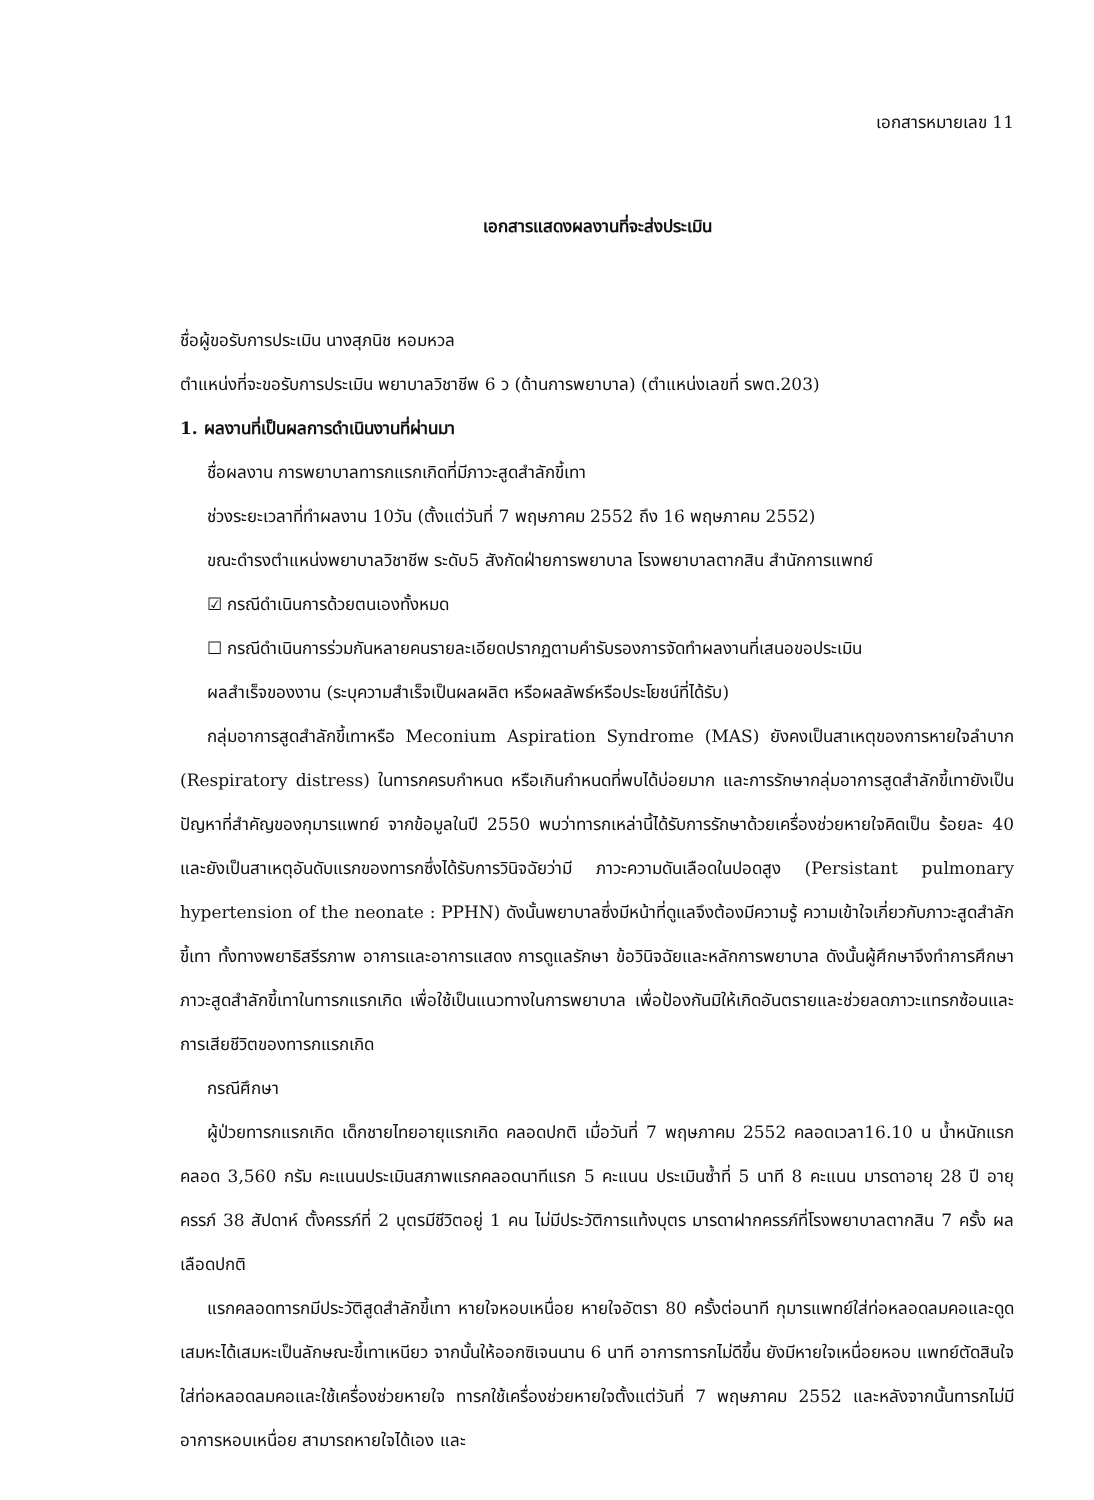เอกสารหมายเลข 11
เอกสารแสดงผลงานที่จะส่งประเมิน
ชื่อผู้ขอรับการประเมิน นางสุภนิช หอมหวล
ตำแหน่งที่จะขอรับการประเมิน พยาบาลวิชาชีพ 6 ว (ด้านการพยาบาล) (ตำแหน่งเลขที่ รพต.203)
1. ผลงานที่เป็นผลการดำเนินงานที่ผ่านมา
ชื่อผลงาน การพยาบาลทารกแรกเกิดที่มีภาวะสูดสำลักขี้เทา
ช่วงระยะเวลาที่ทำผลงาน 10วัน (ตั้งแต่วันที่ 7 พฤษภาคม 2552 ถึง 16 พฤษภาคม 2552)
ขณะดำรงตำแหน่งพยาบาลวิชาชีพ ระดับ5 สังกัดฝ่ายการพยาบาล โรงพยาบาลตากสิน สำนักการแพทย์
☑ กรณีดำเนินการด้วยตนเองทั้งหมด
☐ กรณีดำเนินการร่วมกันหลายคนรายละเอียดปรากฏตามคำรับรองการจัดทำผลงานที่เสนอขอประเมิน
ผลสำเร็จของงาน (ระบุความสำเร็จเป็นผลผลิต หรือผลลัพธ์หรือประโยชน์ที่ได้รับ)
กลุ่มอาการสูดสำลักขี้เทาหรือ Meconium Aspiration Syndrome (MAS) ยังคงเป็นสาเหตุของการหายใจลำบาก (Respiratory distress) ในทารกครบกำหนด หรือเกินกำหนดที่พบได้บ่อยมาก และการรักษากลุ่มอาการสูดสำลักขี้เทายังเป็นปัญหาที่สำคัญของกุมารแพทย์ จากข้อมูลในปี 2550 พบว่าทารกเหล่านี้ได้รับการรักษาด้วยเครื่องช่วยหายใจคิดเป็น ร้อยละ 40 และยังเป็นสาเหตุอันดับแรกของทารกซึ่งได้รับการวินิจฉัยว่ามี ภาวะความดันเลือดในปอดสูง (Persistant pulmonary hypertension of the neonate : PPHN) ดังนั้นพยาบาลซึ่งมีหน้าที่ดูแลจึงต้องมีความรู้ ความเข้าใจเกี่ยวกับภาวะสูดสำลักขี้เทา ทั้งทางพยาธิสรีรภาพ อาการและอาการแสดง การดูแลรักษา ข้อวินิจฉัยและหลักการพยาบาล ดังนั้นผู้ศึกษาจึงทำการศึกษาภาวะสูดสำลักขี้เทาในทารกแรกเกิด เพื่อใช้เป็นแนวทางในการพยาบาล เพื่อป้องกันมิให้เกิดอันตรายและช่วยลดภาวะแทรกซ้อนและการเสียชีวิตของทารกแรกเกิด
กรณีศึกษา
ผู้ป่วยทารกแรกเกิด เด็กชายไทยอายุแรกเกิด คลอดปกติ เมื่อวันที่ 7 พฤษภาคม 2552 คลอดเวลา16.10 น น้ำหนักแรกคลอด 3,560 กรัม คะแนนประเมินสภาพแรกคลอดนาทีแรก 5 คะแนน ประเมินซ้ำที่ 5 นาที 8 คะแนน มารดาอายุ 28 ปี อายุครรภ์ 38 สัปดาห์ ตั้งครรภ์ที่ 2 บุตรมีชีวิตอยู่ 1 คน ไม่มีประวัติการแท้งบุตร มารดาฝากครรภ์ที่โรงพยาบาลตากสิน 7 ครั้ง ผลเลือดปกติ
แรกคลอดทารกมีประวัติสูดสำลักขี้เทา หายใจหอบเหนื่อย หายใจอัตรา 80 ครั้งต่อนาที กุมารแพทย์ใส่ท่อหลอดลมคอและดูดเสมหะได้เสมหะเป็นลักษณะขี้เทาเหนียว จากนั้นให้ออกซิเจนนาน 6 นาที อาการทารกไม่ดีขึ้น ยังมีหายใจเหนื่อยหอบ แพทย์ตัดสินใจใส่ท่อหลอดลมคอและใช้เครื่องช่วยหายใจ ทารกใช้เครื่องช่วยหายใจตั้งแต่วันที่ 7 พฤษภาคม 2552 และหลังจากนั้นทารกไม่มีอาการหอบเหนื่อย สามารถหายใจได้เอง และ